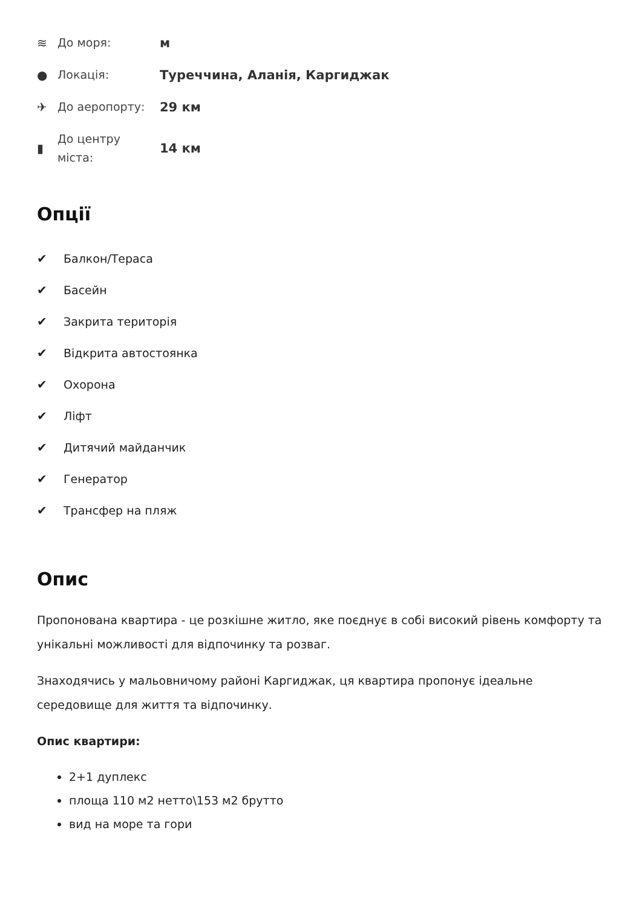≋
До моря:
м
●
Локація:
Туреччина, Аланія, Каргиджак
✈
До аеропорту:
29 км
▮
До центру міста:
14 км
Опції
✔ Балкон/Тераса
✔ Басейн
✔ Закрита територія
✔ Відкрита автостоянка
✔ Охорона
✔ Ліфт
✔ Дитячий майданчик
✔ Генератор
✔ Трансфер на пляж
Опис
Пропонована квартира - це розкішне житло, яке поєднує в собі високий рівень комфорту та унікальні можливості для відпочинку та розваг.
Знаходячись у мальовничому районі Каргиджак, ця квартира пропонує ідеальне середовище для життя та відпочинку.
Опис квартири:
2+1 дуплекс
площа 110 м2 нетто\153 м2 брутто
вид на море та гори